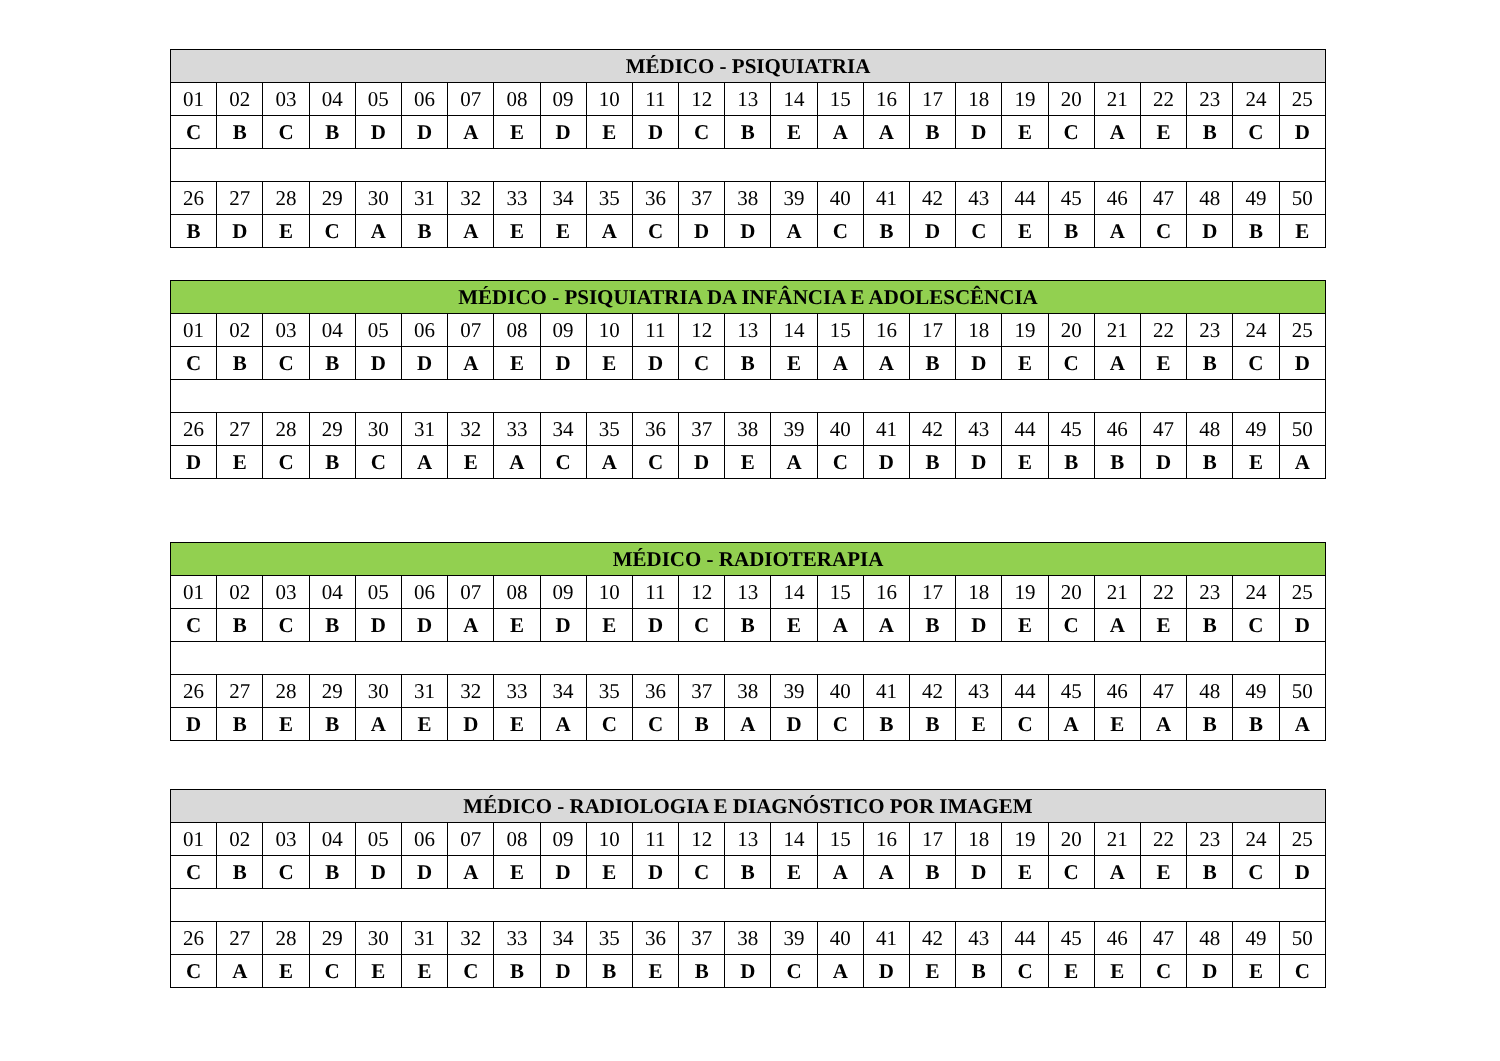| MÉDICO - PSIQUIATRIA | | | | | | | | | | | | | | | | | | | | | | | | |
| --- | --- | --- | --- | --- | --- | --- | --- | --- | --- | --- | --- | --- | --- | --- | --- | --- | --- | --- | --- | --- | --- | --- | --- | --- |
| 01 | 02 | 03 | 04 | 05 | 06 | 07 | 08 | 09 | 10 | 11 | 12 | 13 | 14 | 15 | 16 | 17 | 18 | 19 | 20 | 21 | 22 | 23 | 24 | 25 |
| C | B | C | B | D | D | A | E | D | E | D | C | B | E | A | A | B | D | E | C | A | E | B | C | D |
| 26 | 27 | 28 | 29 | 30 | 31 | 32 | 33 | 34 | 35 | 36 | 37 | 38 | 39 | 40 | 41 | 42 | 43 | 44 | 45 | 46 | 47 | 48 | 49 | 50 |
| B | D | E | C | A | B | A | E | E | A | C | D | D | A | C | B | D | C | E | B | A | C | D | B | E |
| MÉDICO - PSIQUIATRIA DA INFÂNCIA E ADOLESCÊNCIA | | | | | | | | | | | | | | | | | | | | | | | | |
| --- | --- | --- | --- | --- | --- | --- | --- | --- | --- | --- | --- | --- | --- | --- | --- | --- | --- | --- | --- | --- | --- | --- | --- | --- |
| 01 | 02 | 03 | 04 | 05 | 06 | 07 | 08 | 09 | 10 | 11 | 12 | 13 | 14 | 15 | 16 | 17 | 18 | 19 | 20 | 21 | 22 | 23 | 24 | 25 |
| C | B | C | B | D | D | A | E | D | E | D | C | B | E | A | A | B | D | E | C | A | E | B | C | D |
| 26 | 27 | 28 | 29 | 30 | 31 | 32 | 33 | 34 | 35 | 36 | 37 | 38 | 39 | 40 | 41 | 42 | 43 | 44 | 45 | 46 | 47 | 48 | 49 | 50 |
| D | E | C | B | C | A | E | A | C | A | C | D | E | A | C | D | B | D | E | B | B | D | B | E | A |
| MÉDICO - RADIOTERAPIA | | | | | | | | | | | | | | | | | | | | | | | | |
| --- | --- | --- | --- | --- | --- | --- | --- | --- | --- | --- | --- | --- | --- | --- | --- | --- | --- | --- | --- | --- | --- | --- | --- | --- |
| 01 | 02 | 03 | 04 | 05 | 06 | 07 | 08 | 09 | 10 | 11 | 12 | 13 | 14 | 15 | 16 | 17 | 18 | 19 | 20 | 21 | 22 | 23 | 24 | 25 |
| C | B | C | B | D | D | A | E | D | E | D | C | B | E | A | A | B | D | E | C | A | E | B | C | D |
| 26 | 27 | 28 | 29 | 30 | 31 | 32 | 33 | 34 | 35 | 36 | 37 | 38 | 39 | 40 | 41 | 42 | 43 | 44 | 45 | 46 | 47 | 48 | 49 | 50 |
| D | B | E | B | A | E | D | E | A | C | C | B | A | D | C | B | B | E | C | A | E | A | B | B | A |
| MÉDICO - RADIOLOGIA E DIAGNÓSTICO POR IMAGEM | | | | | | | | | | | | | | | | | | | | | | | | |
| --- | --- | --- | --- | --- | --- | --- | --- | --- | --- | --- | --- | --- | --- | --- | --- | --- | --- | --- | --- | --- | --- | --- | --- | --- |
| 01 | 02 | 03 | 04 | 05 | 06 | 07 | 08 | 09 | 10 | 11 | 12 | 13 | 14 | 15 | 16 | 17 | 18 | 19 | 20 | 21 | 22 | 23 | 24 | 25 |
| C | B | C | B | D | D | A | E | D | E | D | C | B | E | A | A | B | D | E | C | A | E | B | C | D |
| 26 | 27 | 28 | 29 | 30 | 31 | 32 | 33 | 34 | 35 | 36 | 37 | 38 | 39 | 40 | 41 | 42 | 43 | 44 | 45 | 46 | 47 | 48 | 49 | 50 |
| C | A | E | C | E | E | C | B | D | B | E | B | D | C | A | D | E | B | C | E | E | C | D | E | C |